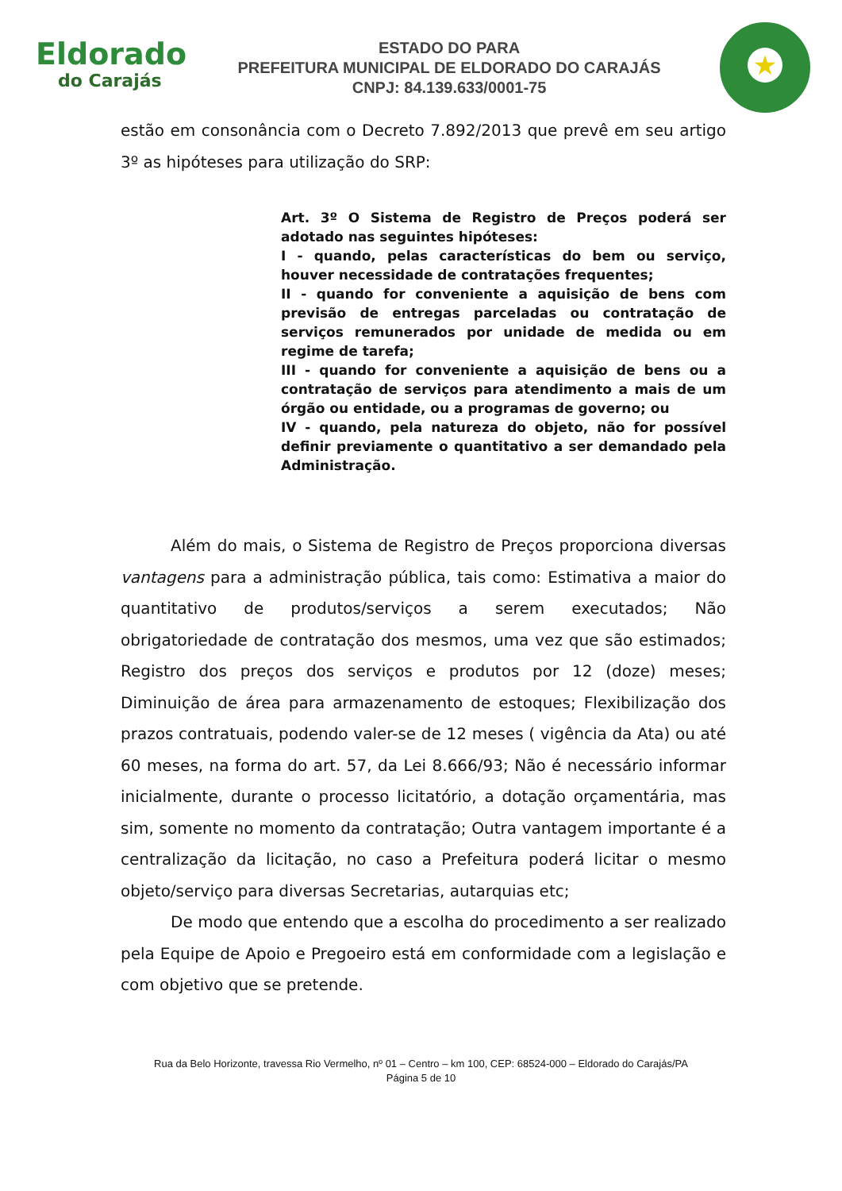Eldorado
do Carajás
ESTADO DO PARA
PREFEITURA MUNICIPAL DE ELDORADO DO CARAJÁS
CNPJ: 84.139.633/0001-75
★
estão em consonância com o Decreto 7.892/2013 que prevê em seu artigo 3º as hipóteses para utilização do SRP:
Art. 3º O Sistema de Registro de Preços poderá ser adotado nas seguintes hipóteses:
I - quando, pelas características do bem ou serviço, houver necessidade de contratações frequentes;
II - quando for conveniente a aquisição de bens com previsão de entregas parceladas ou contratação de serviços remunerados por unidade de medida ou em regime de tarefa;
III - quando for conveniente a aquisição de bens ou a contratação de serviços para atendimento a mais de um órgão ou entidade, ou a programas de governo; ou
IV - quando, pela natureza do objeto, não for possível definir previamente o quantitativo a ser demandado pela Administração.
Além do mais, o Sistema de Registro de Preços proporciona diversas vantagens para a administração pública, tais como: Estimativa a maior do quantitativo de produtos/serviços a serem executados; Não obrigatoriedade de contratação dos mesmos, uma vez que são estimados; Registro dos preços dos serviços e produtos por 12 (doze) meses; Diminuição de área para armazenamento de estoques; Flexibilização dos prazos contratuais, podendo valer-se de 12 meses ( vigência da Ata) ou até 60 meses, na forma do art. 57, da Lei 8.666/93; Não é necessário informar inicialmente, durante o processo licitatório, a dotação orçamentária, mas sim, somente no momento da contratação; Outra vantagem importante é a centralização da licitação, no caso a Prefeitura poderá licitar o mesmo objeto/serviço para diversas Secretarias, autarquias etc;
De modo que entendo que a escolha do procedimento a ser realizado pela Equipe de Apoio e Pregoeiro está em conformidade com a legislação e com objetivo que se pretende.
Rua da Belo Horizonte, travessa Rio Vermelho, nº 01 – Centro – km 100, CEP: 68524-000 – Eldorado do Carajás/PA
Página 5 de 10